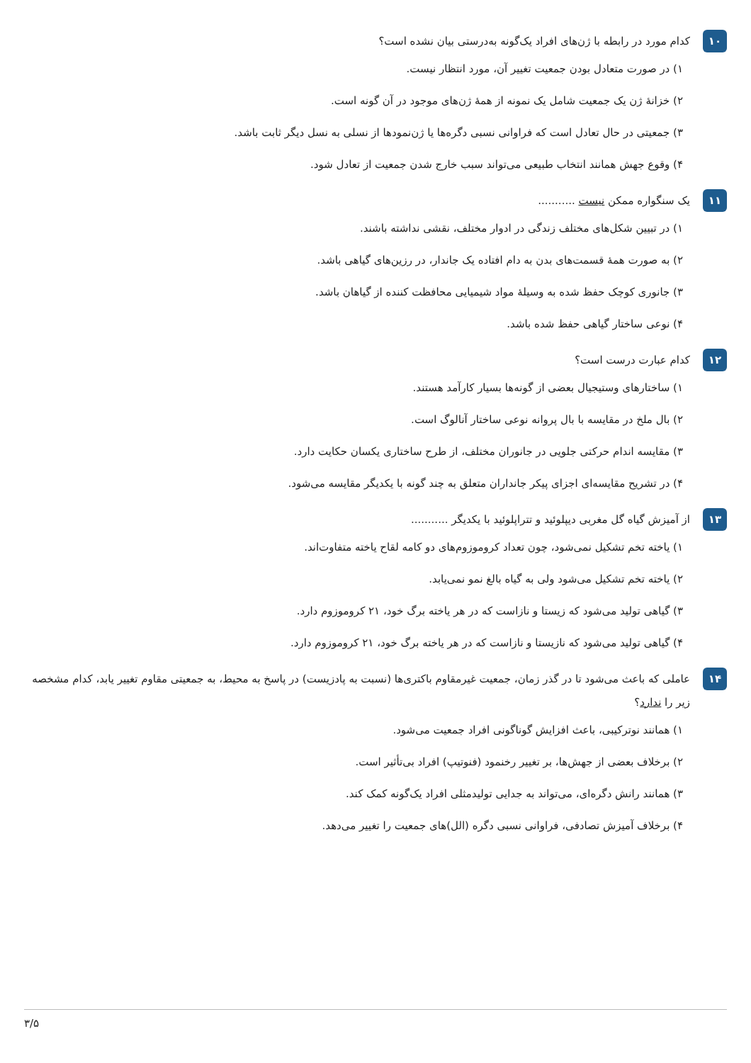۱۰
کدام مورد در رابطه با ژن‌های افراد یک‌گونه به‌درستی بیان نشده است؟
۱) در صورت متعادل بودن جمعیت تغییر آن، مورد انتظار نیست.
۲) خزانهٔ ژن یک جمعیت شامل یک نمونه از همهٔ ژن‌های موجود در آن گونه است.
۳) جمعیتی در حال تعادل است که فراوانی نسبی دگره‌ها یا ژن‌نمودها از نسلی به نسل دیگر ثابت باشد.
۴) وقوع جهش همانند انتخاب طبیعی می‌تواند سبب خارج شدن جمعیت از تعادل شود.
۱۱
یک سنگواره ممکن نیست ...........
۱) در تبیین شکل‌های مختلف زندگی در ادوار مختلف، نقشی نداشته باشند.
۲) به صورت همهٔ قسمت‌های بدن به دام افتاده یک جاندار، در رزین‌های گیاهی باشد.
۳) جانوری کوچک حفظ شده به وسیلهٔ مواد شیمیایی محافظت کننده از گیاهان باشد.
۴) نوعی ساختار گیاهی حفظ شده باشد.
۱۲
کدام عبارت درست است؟
۱) ساختارهای وستیجیال بعضی از گونه‌ها بسیار کارآمد هستند.
۲) بال ملخ در مقایسه با بال پروانه نوعی ساختار آنالوگ است.
۳) مقایسه اندام حرکتی جلویی در جانوران مختلف، از طرح ساختاری یکسان حکایت دارد.
۴) در تشریح مقایسه‌ای اجزای پیکر جانداران متعلق به چند گونه با یکدیگر مقایسه می‌شود.
۱۳
از آمیزش گیاه گل مغربی دیپلوئید و تتراپلوئید با یکدیگر ...........
۱) یاخته تخم تشکیل نمی‌شود، چون تعداد کروموزوم‌های دو کامه لقاح یاخته متفاوت‌اند.
۲) یاخته تخم تشکیل می‌شود ولی به گیاه بالغ نمو نمی‌یابد.
۳) گیاهی تولید می‌شود که زیستا و نازاست که در هر یاخته برگ خود، ۲۱ کروموزوم دارد.
۴) گیاهی تولید می‌شود که نازیستا و نازاست که در هر یاخته برگ خود، ۲۱ کروموزوم دارد.
۱۴
عاملی که باعث می‌شود تا در گذر زمان، جمعیت غیرمقاوم باکتری‌ها (نسبت به پادزیست) در پاسخ به محیط، به جمعیتی مقاوم تغییر یابد، کدام مشخصه زیر را ندارد؟
۱) همانند نوترکیبی، باعث افزایش گوناگونی افراد جمعیت می‌شود.
۲) برخلاف بعضی از جهش‌ها، بر تغییر رخنمود (فنوتیپ) افراد بی‌تأثیر است.
۳) همانند رانش دگره‌ای، می‌تواند به جدایی تولیدمثلی افراد یک‌گونه کمک کند.
۴) برخلاف آمیزش تصادفی، فراوانی نسبی دگره (الل)های جمعیت را تغییر می‌دهد.
۳/۵